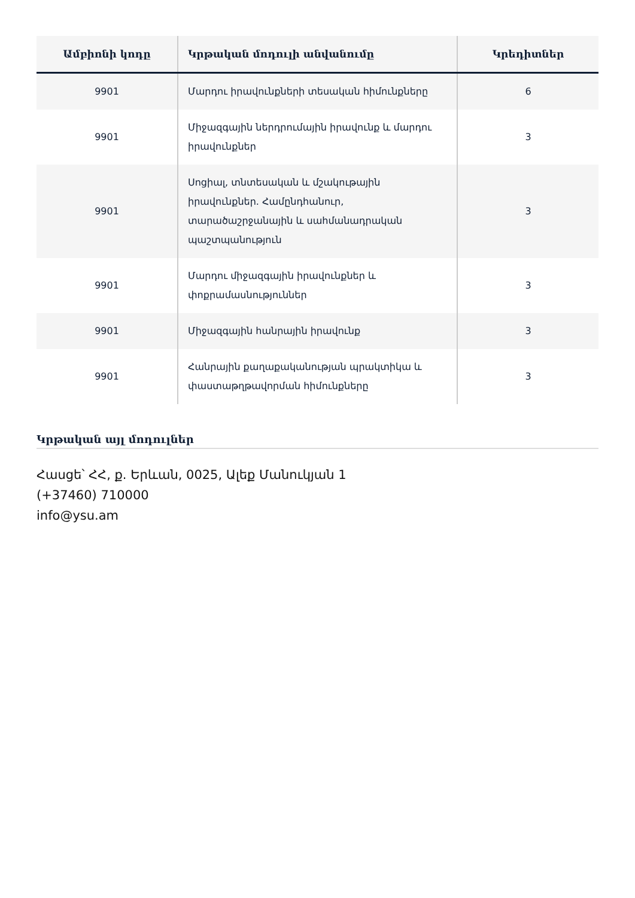| Ամբիոնի կոդը | Կրթական մոդուլի անվանումը | Կրեդիտներ |
| --- | --- | --- |
| 9901 | Մարդու իրավունքների տեսական հիմունքները | 6 |
| 9901 | Միջազգային ներդրումային իրավունք և մարդու իրավունքներ | 3 |
| 9901 | Սոցիալ, տնտեսական և մշակութային իրավունքներ. Համընդհանուր, տարածաշրջանային և սահմանադրական պաշտպանություն | 3 |
| 9901 | Մարդու միջազգային իրավունքներ և փոքրամասնություններ | 3 |
| 9901 | Միջազգային հանրային իրավունք | 3 |
| 9901 | Հանրային քաղաքականության պրակտիկա և փաստաթղթավորման հիմունքները | 3 |
Կրթական այլ մոդուլներ
Հասցե՝ ՀՀ, ք. Երևան, 0025, Ալեք Մանուկյան 1
(+37460) 710000
info@ysu.am